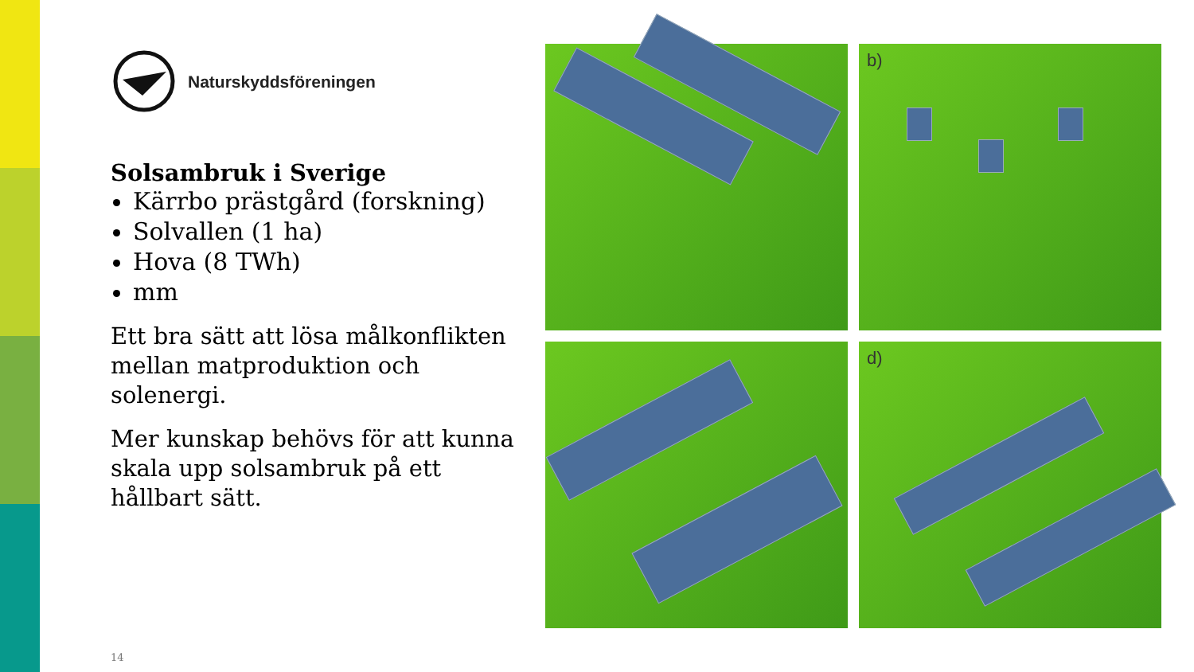Naturskyddsföreningen
Solsambruk i Sverige
Kärrbo prästgård (forskning)
Solvallen (1 ha)
Hova (8 TWh)
mm
Ett bra sätt att lösa målkonflikten mellan matproduktion och solenergi.
Mer kunskap behövs för att kunna skala upp solsambruk på ett hållbart sätt.
b)
d)
14